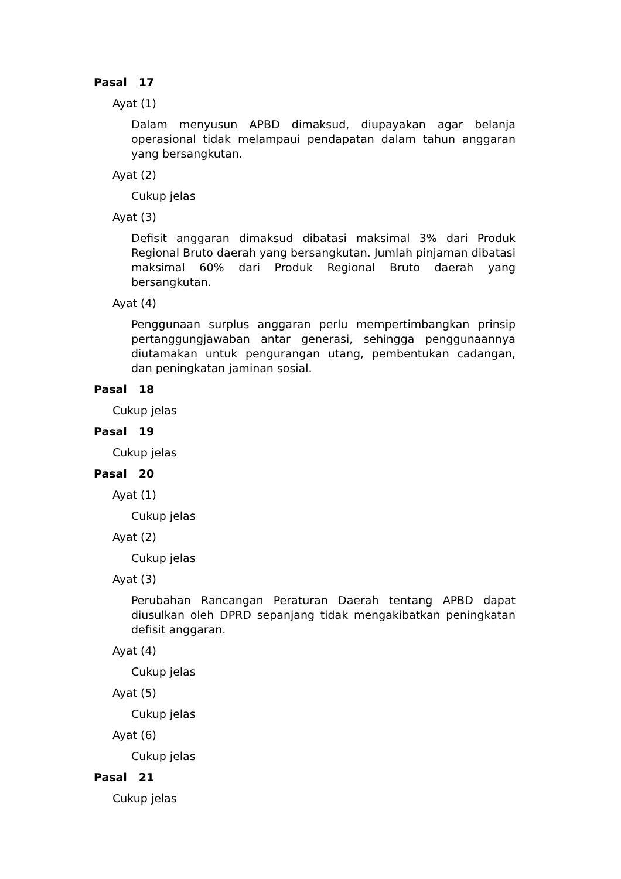Pasal 17
Ayat (1)
Dalam menyusun APBD dimaksud, diupayakan agar belanja operasional tidak melampaui pendapatan dalam tahun anggaran yang bersangkutan.
Ayat (2)
Cukup jelas
Ayat (3)
Defisit anggaran dimaksud dibatasi maksimal 3% dari Produk Regional Bruto daerah yang bersangkutan. Jumlah pinjaman dibatasi maksimal 60% dari Produk Regional Bruto daerah yang bersangkutan.
Ayat (4)
Penggunaan surplus anggaran perlu mempertimbangkan prinsip pertanggungjawaban antar generasi, sehingga penggunaannya diutamakan untuk pengurangan utang, pembentukan cadangan, dan peningkatan jaminan sosial.
Pasal 18
Cukup jelas
Pasal 19
Cukup jelas
Pasal 20
Ayat (1)
Cukup jelas
Ayat (2)
Cukup jelas
Ayat (3)
Perubahan Rancangan Peraturan Daerah tentang APBD dapat diusulkan oleh DPRD sepanjang tidak mengakibatkan peningkatan defisit anggaran.
Ayat (4)
Cukup jelas
Ayat (5)
Cukup jelas
Ayat (6)
Cukup jelas
Pasal 21
Cukup jelas